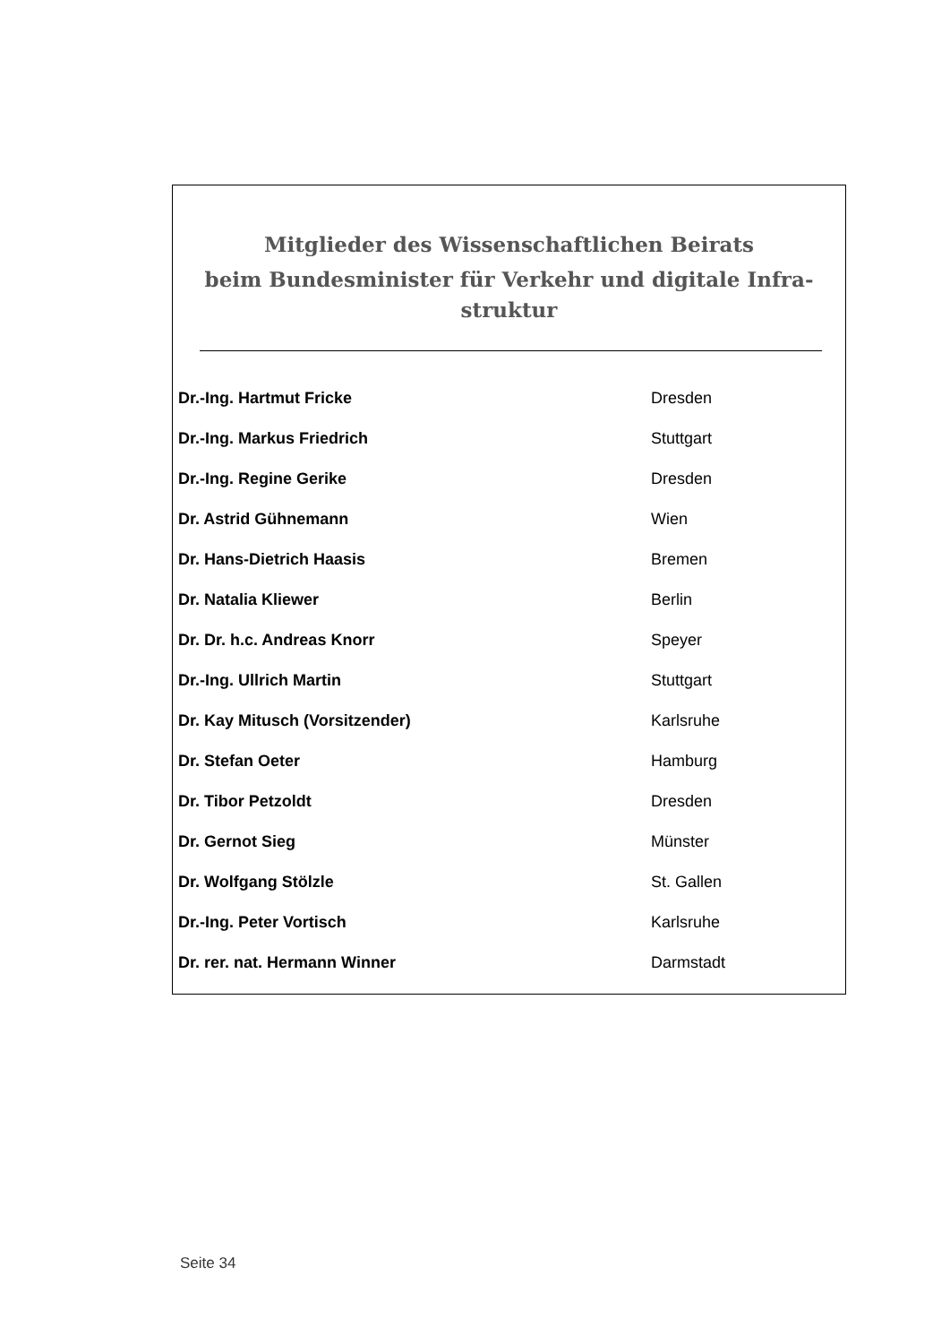Mitglieder des Wissenschaftlichen Beirats
beim Bundesminister für Verkehr und digitale Infra-
struktur
| Dr.-Ing. Hartmut Fricke | Dresden |
| Dr.-Ing. Markus Friedrich | Stuttgart |
| Dr.-Ing. Regine Gerike | Dresden |
| Dr. Astrid Gühnemann | Wien |
| Dr. Hans-Dietrich Haasis | Bremen |
| Dr. Natalia Kliewer | Berlin |
| Dr. Dr. h.c. Andreas Knorr | Speyer |
| Dr.-Ing. Ullrich Martin | Stuttgart |
| Dr. Kay Mitusch (Vorsitzender) | Karlsruhe |
| Dr. Stefan Oeter | Hamburg |
| Dr. Tibor Petzoldt | Dresden |
| Dr. Gernot Sieg | Münster |
| Dr. Wolfgang Stölzle | St. Gallen |
| Dr.-Ing. Peter Vortisch | Karlsruhe |
| Dr. rer. nat. Hermann Winner | Darmstadt |
Seite 34